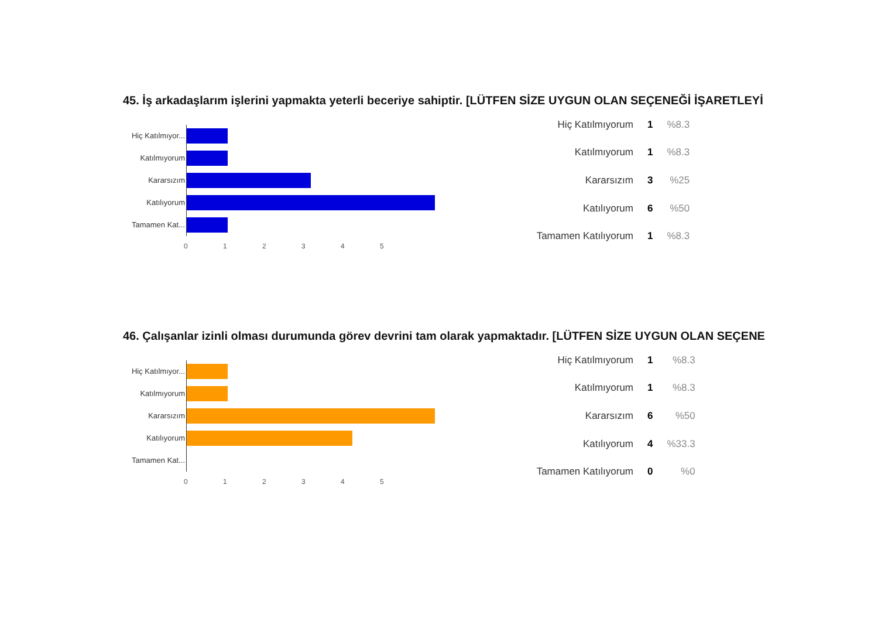45. İş arkadaşlarım işlerini yapmakta yeterli beceriye sahiptir. [LÜTFEN SİZE UYGUN OLAN SEÇENEĞİ İŞARETLEYİ
Hiç Katılmıyor...
Katılmıyorum
Kararsızım
Katılıyorum
Tamamen Kat...
012345
| Hiç Katılmıyorum | 1 | %8.3 |
| Katılmıyorum | 1 | %8.3 |
| Kararsızım | 3 | %25 |
| Katılıyorum | 6 | %50 |
| Tamamen Katılıyorum | 1 | %8.3 |
46. Çalışanlar izinli olması durumunda görev devrini tam olarak yapmaktadır. [LÜTFEN SİZE UYGUN OLAN SEÇENE
Hiç Katılmıyor...
Katılmıyorum
Kararsızım
Katılıyorum
Tamamen Kat...
012345
| Hiç Katılmıyorum | 1 | %8.3 |
| Katılmıyorum | 1 | %8.3 |
| Kararsızım | 6 | %50 |
| Katılıyorum | 4 | %33.3 |
| Tamamen Katılıyorum | 0 | %0 |